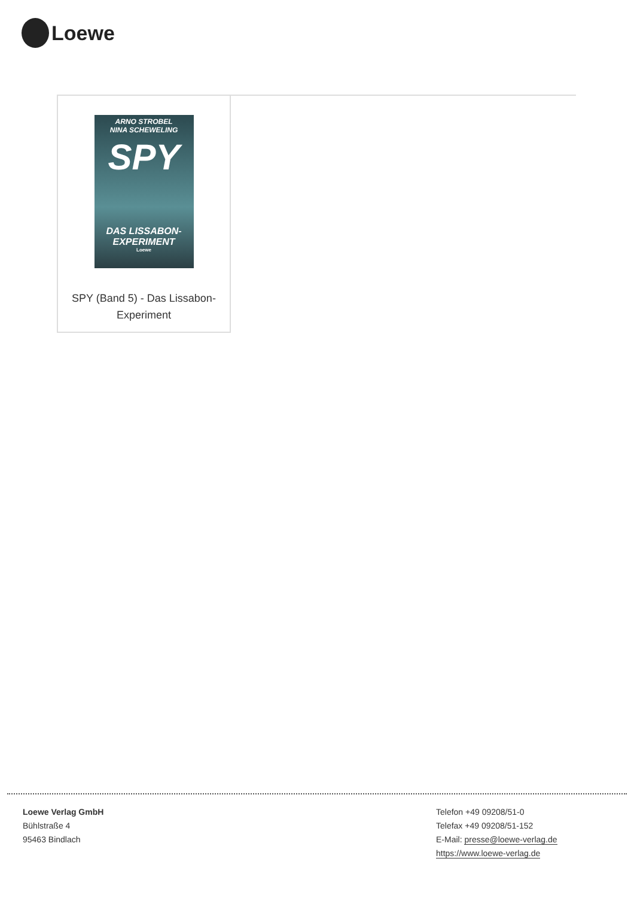Loewe
ARNO STROBEL
NINA SCHEWELING
SPY
DAS LISSABON-
EXPERIMENT
Loewe
SPY (Band 5) - Das Lissabon-Experiment
Loewe Verlag GmbH
Bühlstraße 4
95463 Bindlach
Telefon +49 09208/51-0
Telefax +49 09208/51-152
E-Mail: presse@loewe-verlag.de
https://www.loewe-verlag.de